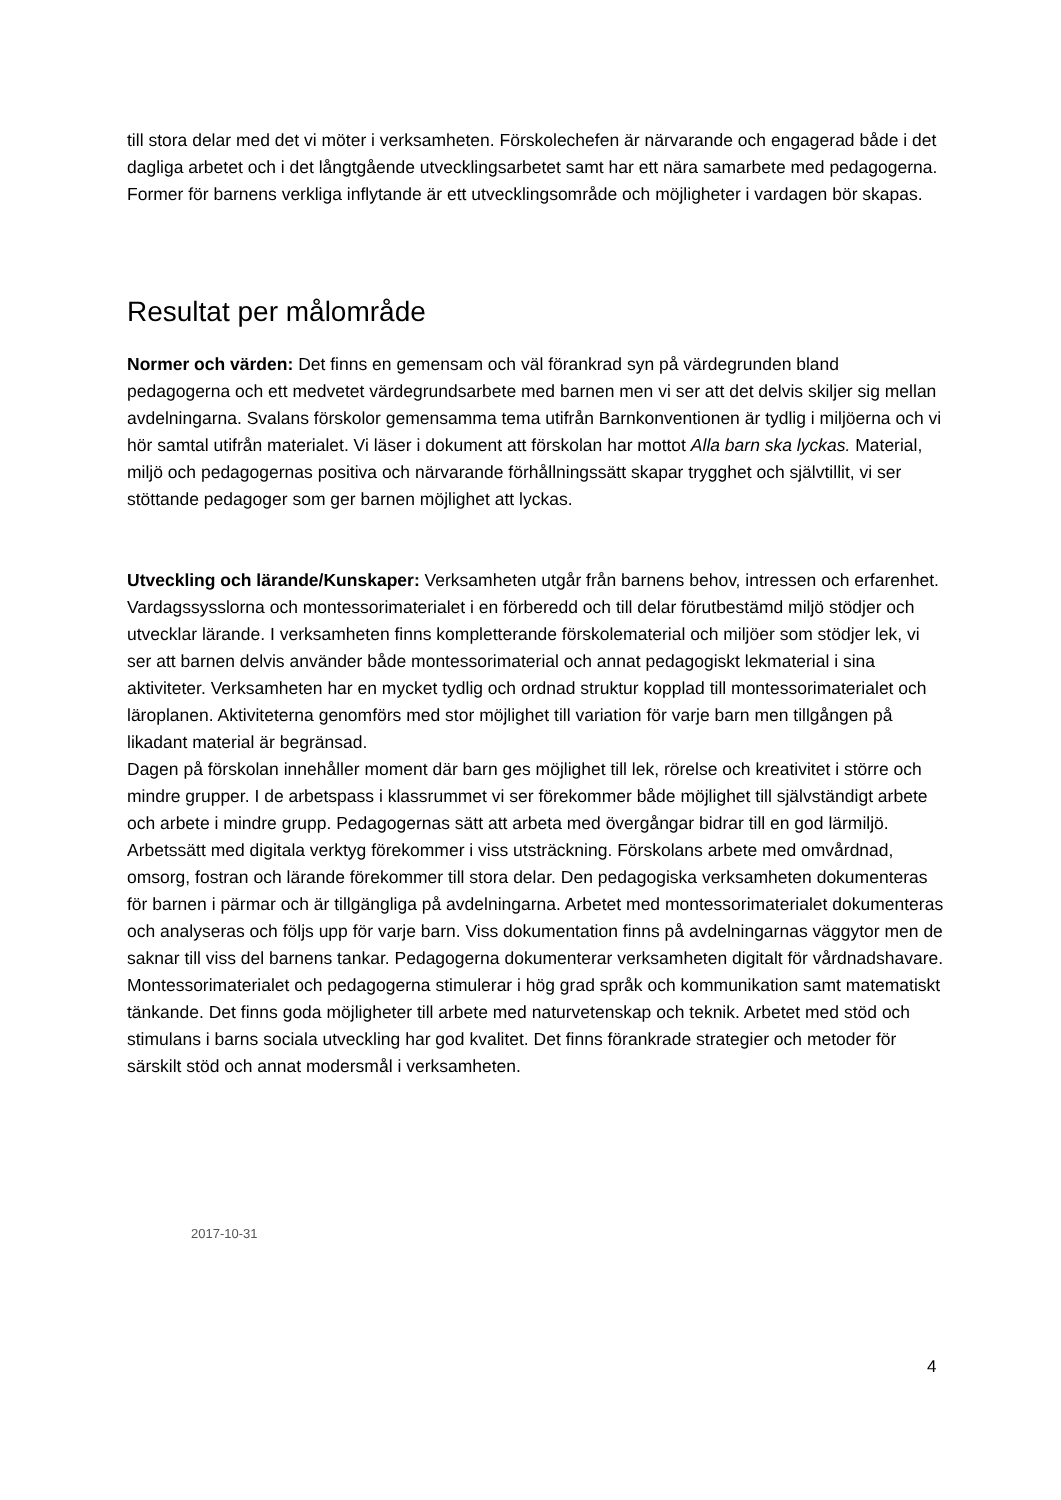till stora delar med det vi möter i verksamheten. Förskolechefen är närvarande och engagerad både i det dagliga arbetet och i det långtgående utvecklingsarbetet samt har ett nära samarbete med pedagogerna.
Former för barnens verkliga inflytande är ett utvecklingsområde och möjligheter i vardagen bör skapas.
Resultat per målområde
Normer och värden: Det finns en gemensam och väl förankrad syn på värdegrunden bland pedagogerna och ett medvetet värdegrundsarbete med barnen men vi ser att det delvis skiljer sig mellan avdelningarna. Svalans förskolor gemensamma tema utifrån Barnkonventionen är tydlig i miljöerna och vi hör samtal utifrån materialet. Vi läser i dokument att förskolan har mottot Alla barn ska lyckas. Material, miljö och pedagogernas positiva och närvarande förhållningssätt skapar trygghet och självtillit, vi ser stöttande pedagoger som ger barnen möjlighet att lyckas.
Utveckling och lärande/Kunskaper: Verksamheten utgår från barnens behov, intressen och erfarenhet. Vardagssysslorna och montessorimaterialet i en förberedd och till delar förutbestämd miljö stödjer och utvecklar lärande. I verksamheten finns kompletterande förskolematerial och miljöer som stödjer lek, vi ser att barnen delvis använder både montessorimaterial och annat pedagogiskt lekmaterial i sina aktiviteter. Verksamheten har en mycket tydlig och ordnad struktur kopplad till montessorimaterialet och läroplanen. Aktiviteterna genomförs med stor möjlighet till variation för varje barn men tillgången på likadant material är begränsad.
Dagen på förskolan innehåller moment där barn ges möjlighet till lek, rörelse och kreativitet i större och mindre grupper. I de arbetspass i klassrummet vi ser förekommer både möjlighet till självständigt arbete och arbete i mindre grupp. Pedagogernas sätt att arbeta med övergångar bidrar till en god lärmiljö.
Arbetssätt med digitala verktyg förekommer i viss utsträckning. Förskolans arbete med omvårdnad, omsorg, fostran och lärande förekommer till stora delar. Den pedagogiska verksamheten dokumenteras för barnen i pärmar och är tillgängliga på avdelningarna. Arbetet med montessorimaterialet dokumenteras och analyseras och följs upp för varje barn. Viss dokumentation finns på avdelningarnas väggytor men de saknar till viss del barnens tankar. Pedagogerna dokumenterar verksamheten digitalt för vårdnadshavare.
Montessorimaterialet och pedagogerna stimulerar i hög grad språk och kommunikation samt matematiskt tänkande. Det finns goda möjligheter till arbete med naturvetenskap och teknik. Arbetet med stöd och stimulans i barns sociala utveckling har god kvalitet. Det finns förankrade strategier och metoder för särskilt stöd och annat modersmål i verksamheten.
2017-10-31
4